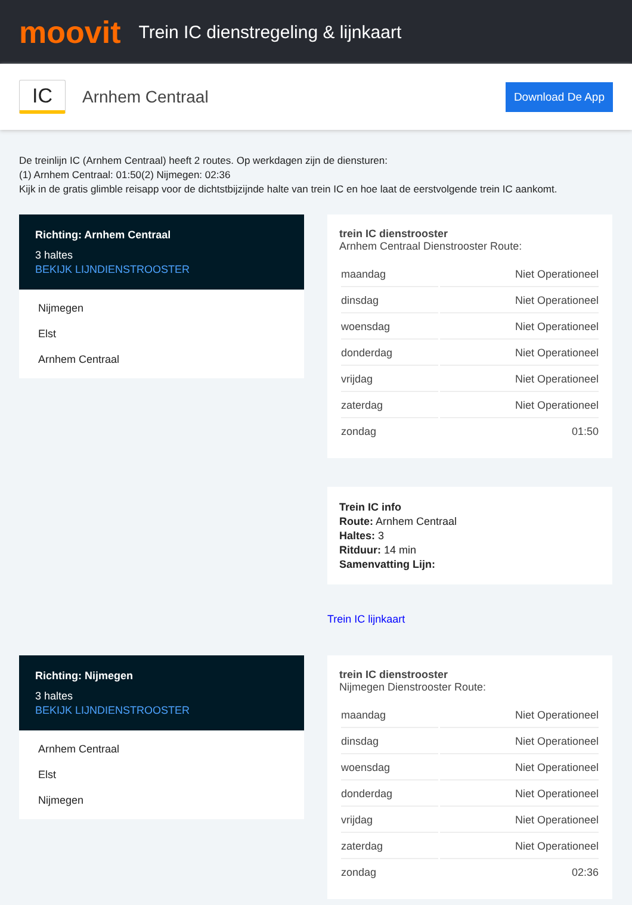moovit
Trein IC dienstregeling & lijnkaart
IC
Arnhem Centraal
Download De App
De treinlijn IC (Arnhem Centraal) heeft 2 routes. Op werkdagen zijn de diensturen:
(1) Arnhem Centraal: 01:50(2) Nijmegen: 02:36
Kijk in de gratis glimble reisapp voor de dichtstbijzijnde halte van trein IC en hoe laat de eerstvolgende trein IC aankomt.
Richting: Arnhem Centraal
3 haltes
BEKIJK LIJNDIENSTROOSTER
Nijmegen
Elst
Arnhem Centraal
trein IC dienstrooster
Arnhem Centraal Dienstrooster Route:
| maandag | Niet Operationeel |
| dinsdag | Niet Operationeel |
| woensdag | Niet Operationeel |
| donderdag | Niet Operationeel |
| vrijdag | Niet Operationeel |
| zaterdag | Niet Operationeel |
| zondag | 01:50 |
Trein IC info
Route: Arnhem Centraal
Haltes: 3
Ritduur: 14 min
Samenvatting Lijn:
Trein IC lijnkaart
Richting: Nijmegen
3 haltes
BEKIJK LIJNDIENSTROOSTER
Arnhem Centraal
Elst
Nijmegen
trein IC dienstrooster
Nijmegen Dienstrooster Route:
| maandag | Niet Operationeel |
| dinsdag | Niet Operationeel |
| woensdag | Niet Operationeel |
| donderdag | Niet Operationeel |
| vrijdag | Niet Operationeel |
| zaterdag | Niet Operationeel |
| zondag | 02:36 |